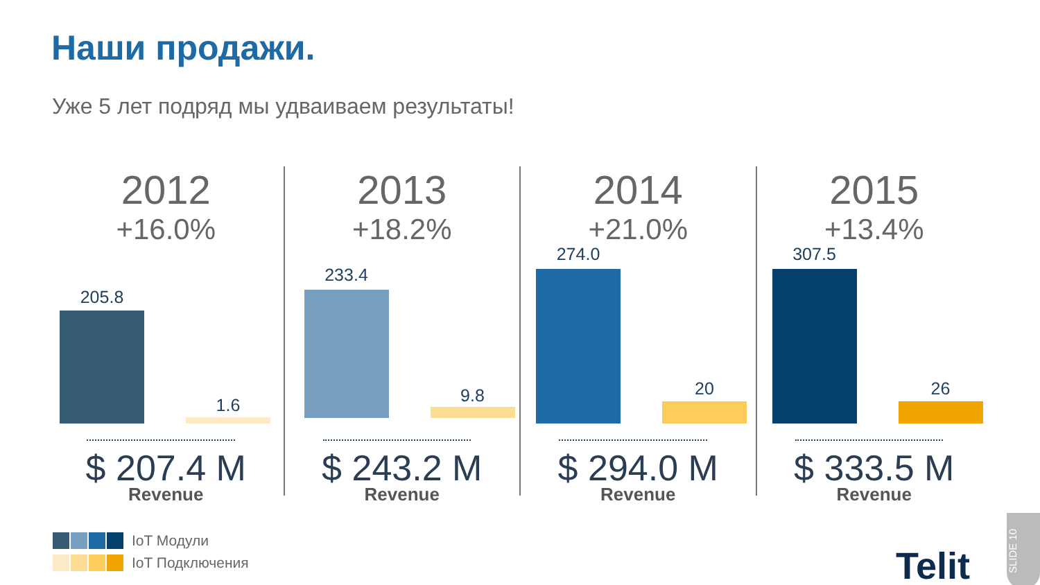Наши продажи.
Уже 5 лет подряд мы удваиваем результаты!
2012
+16.0%
205.8
1.6
$ 207.4 M
Revenue
2013
+18.2%
233.4
9.8
$ 243.2 M
Revenue
2014
+21.0%
274.0
20
$ 294.0 M
Revenue
2015
+13.4%
307.5
26
$ 333.5 M
Revenue
IoT Модули
IoT Подключения
Telit
SLIDE 10